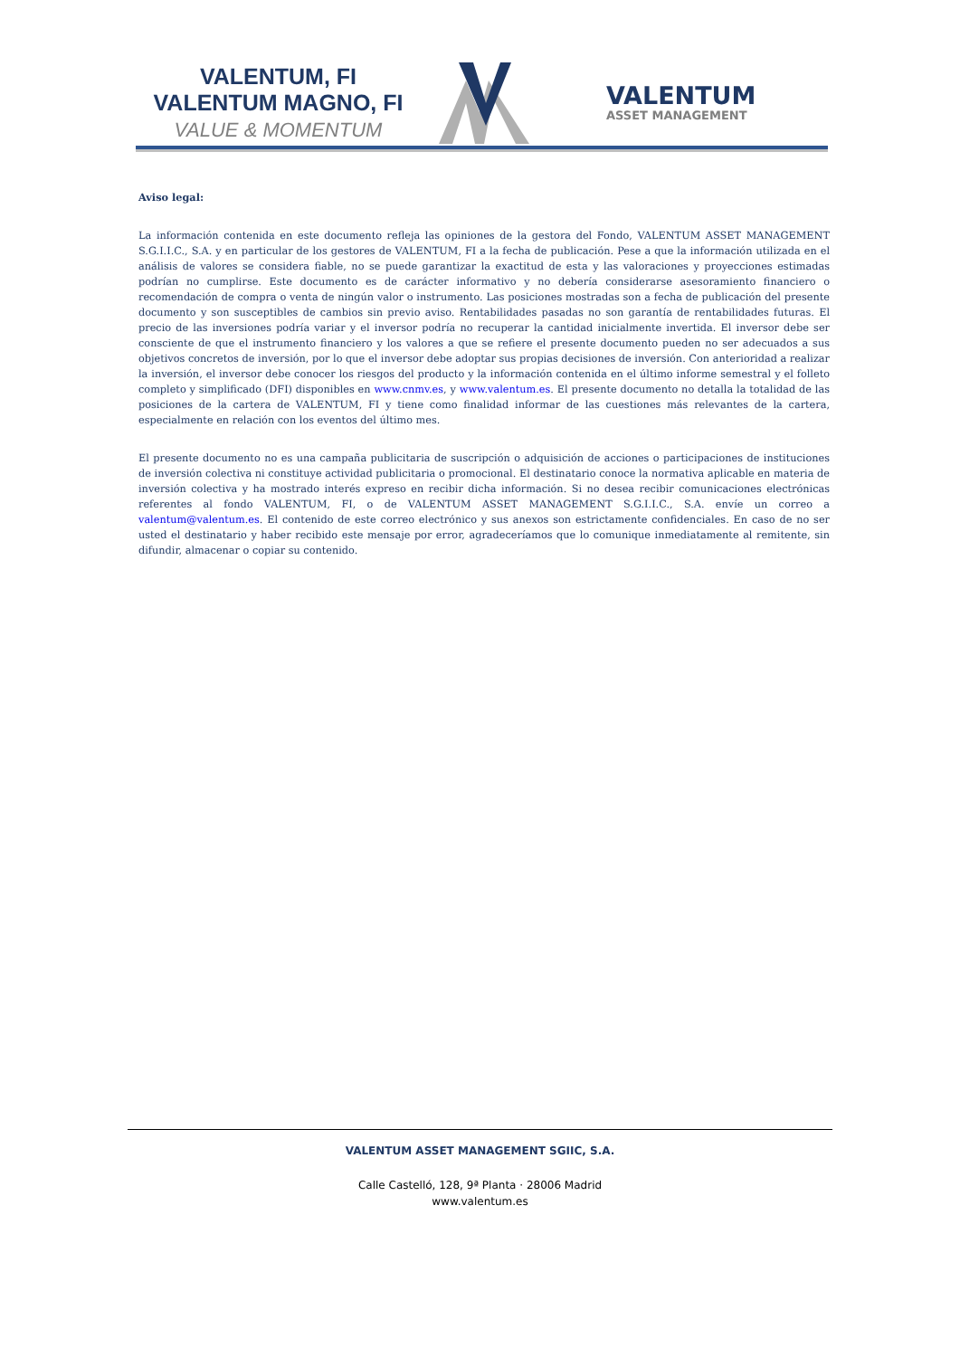VALENTUM, FI
VALENTUM MAGNO, FI
VALUE & MOMENTUM
VALENTUM
ASSET MANAGEMENT
Aviso legal:
La información contenida en este documento refleja las opiniones de la gestora del Fondo, VALENTUM ASSET MANAGEMENT S.G.I.I.C., S.A. y en particular de los gestores de VALENTUM, FI a la fecha de publicación. Pese a que la información utilizada en el análisis de valores se considera fiable, no se puede garantizar la exactitud de esta y las valoraciones y proyecciones estimadas podrían no cumplirse. Este documento es de carácter informativo y no debería considerarse asesoramiento financiero o recomendación de compra o venta de ningún valor o instrumento. Las posiciones mostradas son a fecha de publicación del presente documento y son susceptibles de cambios sin previo aviso. Rentabilidades pasadas no son garantía de rentabilidades futuras. El precio de las inversiones podría variar y el inversor podría no recuperar la cantidad inicialmente invertida. El inversor debe ser consciente de que el instrumento financiero y los valores a que se refiere el presente documento pueden no ser adecuados a sus objetivos concretos de inversión, por lo que el inversor debe adoptar sus propias decisiones de inversión. Con anterioridad a realizar la inversión, el inversor debe conocer los riesgos del producto y la información contenida en el último informe semestral y el folleto completo y simplificado (DFI) disponibles en www.cnmv.es, y www.valentum.es. El presente documento no detalla la totalidad de las posiciones de la cartera de VALENTUM, FI y tiene como finalidad informar de las cuestiones más relevantes de la cartera, especialmente en relación con los eventos del último mes.
El presente documento no es una campaña publicitaria de suscripción o adquisición de acciones o participaciones de instituciones de inversión colectiva ni constituye actividad publicitaria o promocional. El destinatario conoce la normativa aplicable en materia de inversión colectiva y ha mostrado interés expreso en recibir dicha información. Si no desea recibir comunicaciones electrónicas referentes al fondo VALENTUM, FI, o de VALENTUM ASSET MANAGEMENT S.G.I.I.C., S.A. envíe un correo a valentum@valentum.es. El contenido de este correo electrónico y sus anexos son estrictamente confidenciales. En caso de no ser usted el destinatario y haber recibido este mensaje por error, agradeceríamos que lo comunique inmediatamente al remitente, sin difundir, almacenar o copiar su contenido.
VALENTUM ASSET MANAGEMENT SGIIC, S.A.
Calle Castelló, 128, 9ª Planta · 28006 Madrid
www.valentum.es